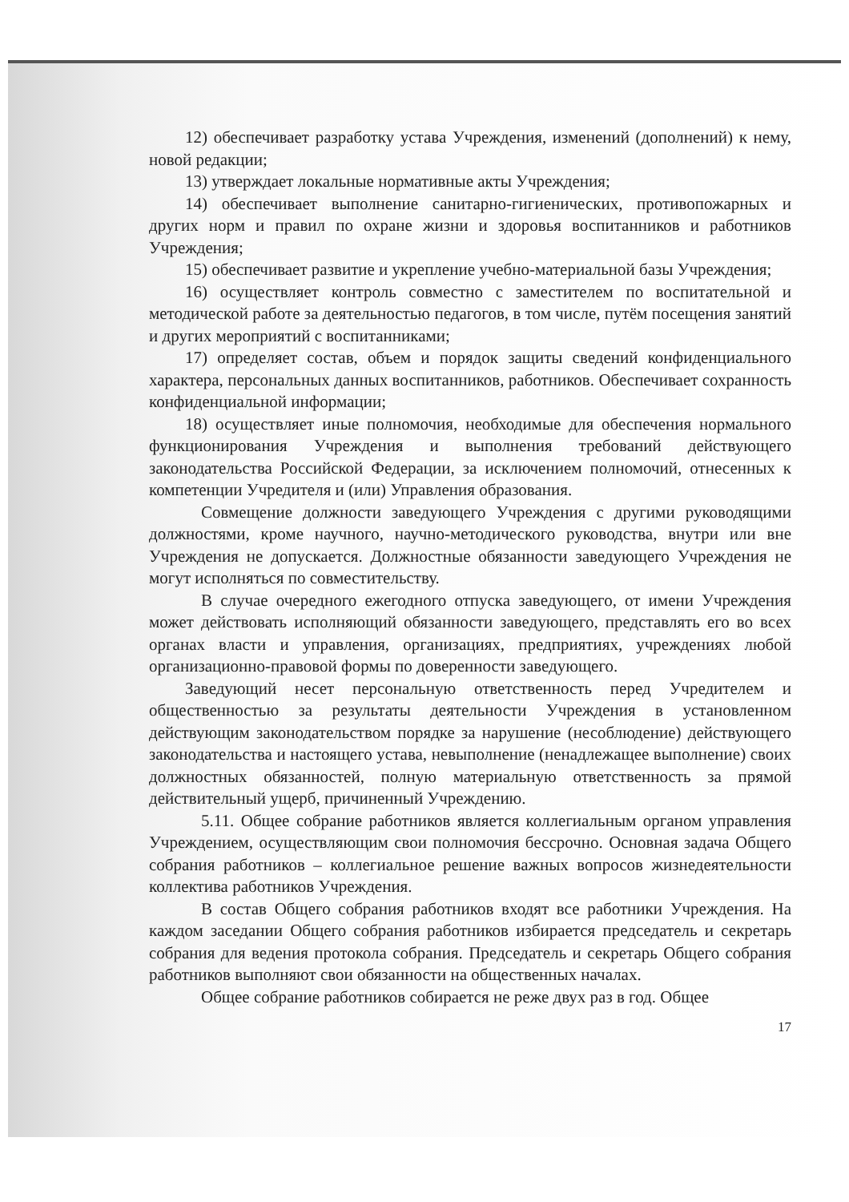12) обеспечивает разработку устава Учреждения, изменений (дополнений) к нему, новой редакции;
13) утверждает локальные нормативные акты Учреждения;
14) обеспечивает выполнение санитарно-гигиенических, противопожарных и других норм и правил по охране жизни и здоровья воспитанников и работников Учреждения;
15) обеспечивает развитие и укрепление учебно-материальной базы Учреждения;
16) осуществляет контроль совместно с заместителем по воспитательной и методической работе за деятельностью педагогов, в том числе, путём посещения занятий и других мероприятий с воспитанниками;
17) определяет состав, объем и порядок защиты сведений конфиденциального характера, персональных данных воспитанников, работников. Обеспечивает сохранность конфиденциальной информации;
18) осуществляет иные полномочия, необходимые для обеспечения нормального функционирования Учреждения и выполнения требований действующего законодательства Российской Федерации, за исключением полномочий, отнесенных к компетенции Учредителя и (или) Управления образования.
Совмещение должности заведующего Учреждения с другими руководящими должностями, кроме научного, научно-методического руководства, внутри или вне Учреждения не допускается. Должностные обязанности заведующего Учреждения не могут исполняться по совместительству.
В случае очередного ежегодного отпуска заведующего, от имени Учреждения может действовать исполняющий обязанности заведующего, представлять его во всех органах власти и управления, организациях, предприятиях, учреждениях любой организационно-правовой формы по доверенности заведующего.
Заведующий несет персональную ответственность перед Учредителем и общественностью за результаты деятельности Учреждения в установленном действующим законодательством порядке за нарушение (несоблюдение) действующего законодательства и настоящего устава, невыполнение (ненадлежащее выполнение) своих должностных обязанностей, полную материальную ответственность за прямой действительный ущерб, причиненный Учреждению.
5.11. Общее собрание работников является коллегиальным органом управления Учреждением, осуществляющим свои полномочия бессрочно. Основная задача Общего собрания работников – коллегиальное решение важных вопросов жизнедеятельности коллектива работников Учреждения.
В состав Общего собрания работников входят все работники Учреждения. На каждом заседании Общего собрания работников избирается председатель и секретарь собрания для ведения протокола собрания. Председатель и секретарь Общего собрания работников выполняют свои обязанности на общественных началах.
Общее собрание работников собирается не реже двух раз в год. Общее
17